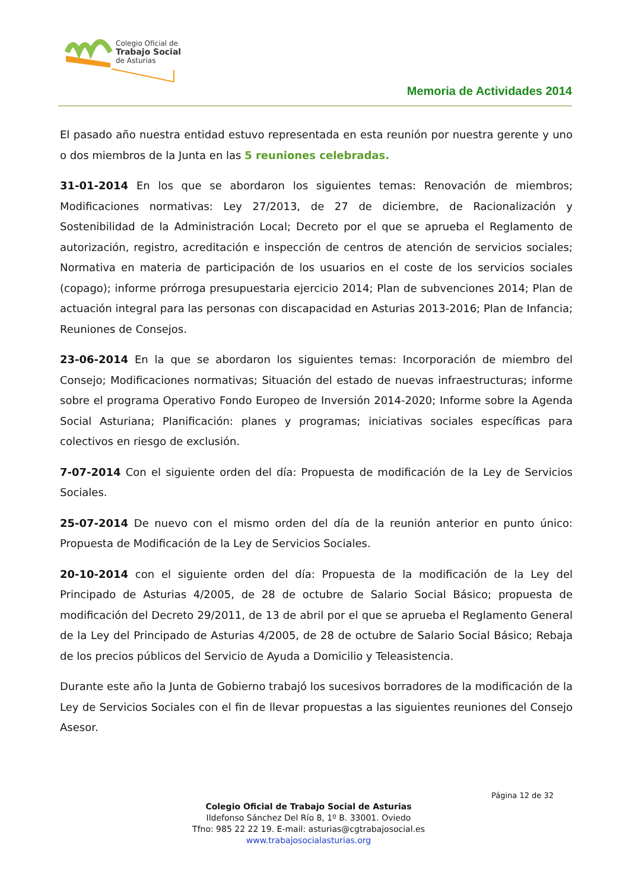Colegio Oficial de
Trabajo Social
de Asturias
Memoria de Actividades 2014
El pasado año nuestra entidad estuvo representada en esta reunión por nuestra gerente y uno o dos miembros de la Junta en las 5 reuniones celebradas.
31-01-2014 En los que se abordaron los siguientes temas: Renovación de miembros; Modificaciones normativas: Ley 27/2013, de 27 de diciembre, de Racionalización y Sostenibilidad de la Administración Local; Decreto por el que se aprueba el Reglamento de autorización, registro, acreditación e inspección de centros de atención de servicios sociales; Normativa en materia de participación de los usuarios en el coste de los servicios sociales (copago); informe prórroga presupuestaria ejercicio 2014; Plan de subvenciones 2014; Plan de actuación integral para las personas con discapacidad en Asturias 2013-2016; Plan de Infancia; Reuniones de Consejos.
23-06-2014 En la que se abordaron los siguientes temas: Incorporación de miembro del Consejo; Modificaciones normativas; Situación del estado de nuevas infraestructuras; informe sobre el programa Operativo Fondo Europeo de Inversión 2014-2020; Informe sobre la Agenda Social Asturiana; Planificación: planes y programas; iniciativas sociales específicas para colectivos en riesgo de exclusión.
7-07-2014 Con el siguiente orden del día: Propuesta de modificación de la Ley de Servicios Sociales.
25-07-2014 De nuevo con el mismo orden del día de la reunión anterior en punto único: Propuesta de Modificación de la Ley de Servicios Sociales.
20-10-2014 con el siguiente orden del día: Propuesta de la modificación de la Ley del Principado de Asturias 4/2005, de 28 de octubre de Salario Social Básico; propuesta de modificación del Decreto 29/2011, de 13 de abril por el que se aprueba el Reglamento General de la Ley del Principado de Asturias 4/2005, de 28 de octubre de Salario Social Básico; Rebaja de los precios públicos del Servicio de Ayuda a Domicilio y Teleasistencia.
Durante este año la Junta de Gobierno trabajó los sucesivos borradores de la modificación de la Ley de Servicios Sociales con el fin de llevar propuestas a las siguientes reuniones del Consejo Asesor.
Página 12 de 32
Colegio Oficial de Trabajo Social de Asturias
Ildefonso Sánchez Del Río 8, 1º B. 33001. Oviedo
Tfno: 985 22 22 19. E-mail: asturias@cgtrabajosocial.es
www.trabajosocialasturias.org